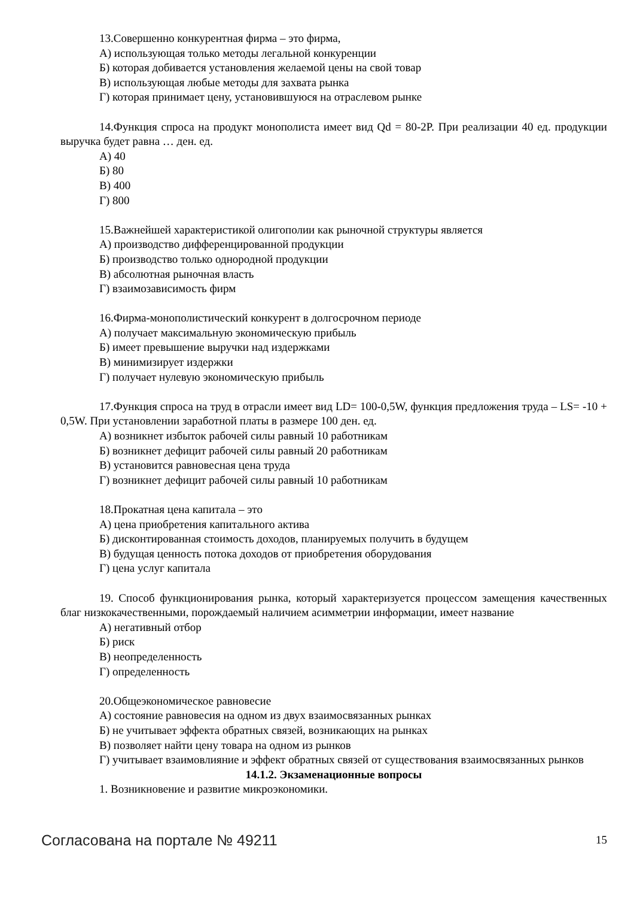13.Совершенно конкурентная фирма – это фирма,
А) использующая только методы легальной конкуренции
Б) которая добивается установления желаемой цены на свой товар
В) использующая любые методы для захвата рынка
Г) которая принимает цену, установившуюся на отраслевом рынке
14.Функция спроса на продукт монополиста имеет вид Qd = 80-2P. При реализации 40 ед. продукции выручка будет равна … ден. ед.
А) 40
Б) 80
В) 400
Г) 800
15.Важнейшей характеристикой олигополии как рыночной структуры является
А) производство дифференцированной продукции
Б) производство только однородной продукции
В) абсолютная рыночная власть
Г) взаимозависимость фирм
16.Фирма-монополистический конкурент в долгосрочном периоде
А) получает максимальную экономическую прибыль
Б) имеет превышение выручки над издержками
В) минимизирует издержки
Г) получает нулевую экономическую прибыль
17.Функция спроса на труд в отрасли имеет вид LD= 100-0,5W, функция предложения труда – LS= -10 + 0,5W. При установлении заработной платы в размере 100 ден. ед.
А) возникнет избыток рабочей силы равный 10 работникам
Б) возникнет дефицит рабочей силы равный 20 работникам
В) установится равновесная цена труда
Г) возникнет дефицит рабочей силы равный 10 работникам
18.Прокатная цена капитала – это
А) цена приобретения капитального актива
Б) дисконтированная стоимость доходов, планируемых получить в будущем
В) будущая ценность потока доходов от приобретения оборудования
Г) цена услуг капитала
19. Способ функционирования рынка, который характеризуется процессом замещения качественных благ низкокачественными, порождаемый наличием асимметрии информации, имеет название
А) негативный отбор
Б) риск
В) неопределенность
Г) определенность
20.Общеэкономическое равновесие
А) состояние равновесия на одном из двух взаимосвязанных рынках
Б) не учитывает эффекта обратных связей, возникающих на рынках
В) позволяет найти цену товара на одном из рынков
Г) учитывает взаимовлияние и эффект обратных связей от существования взаимосвязанных рынков
14.1.2. Экзаменационные вопросы
1. Возникновение и развитие микроэкономики.
Согласована на портале № 49211 15